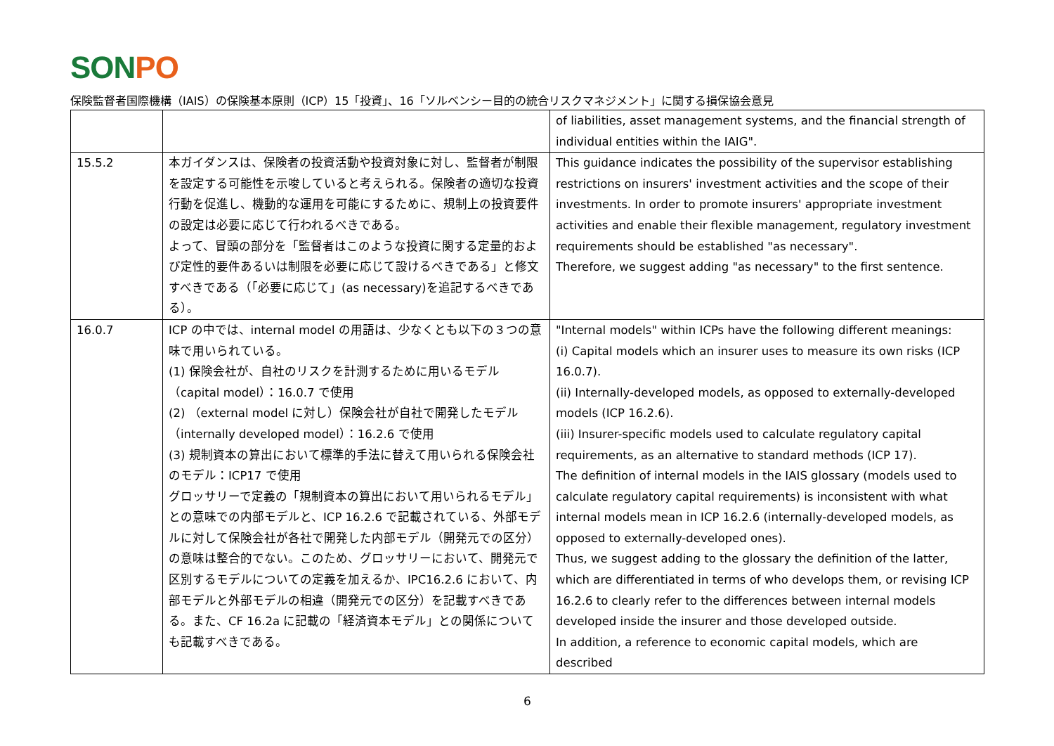SONPO
保険監督者国際機構（IAIS）の保険基本原則（ICP）15「投資」、16「ソルベンシー目的の統合リスクマネジメント」に関する損保協会意見
| | | of liabilities, asset management systems, and the financial strength of individual entities within the IAIG". |
| 15.5.2 | 本ガイダンスは、保険者の投資活動や投資対象に対し、監督者が制限を設定する可能性を示唆していると考えられる。保険者の適切な投資行動を促進し、機動的な運用を可能にするために、規制上の投資要件の設定は必要に応じて行われるべきである。 よって、冒頭の部分を「監督者はこのような投資に関する定量的および定性的要件あるいは制限を必要に応じて設けるべきである」と修文すべきである（「必要に応じて」(as necessary)を追記するべきである）。 | This guidance indicates the possibility of the supervisor establishing restrictions on insurers' investment activities and the scope of their investments. In order to promote insurers' appropriate investment activities and enable their flexible management, regulatory investment requirements should be established "as necessary". Therefore, we suggest adding "as necessary" to the first sentence. |
| 16.0.7 | ICP の中では、internal model の用語は、少なくとも以下の３つの意味で用いられている。 (1) 保険会社が、自社のリスクを計測するために用いるモデル（capital model）：16.0.7 で使用 (2) （external model に対し）保険会社が自社で開発したモデル（internally developed model）：16.2.6 で使用 (3) 規制資本の算出において標準的手法に替えて用いられる保険会社のモデル：ICP17 で使用 グロッサリーで定義の「規制資本の算出において用いられるモデル」との意味での内部モデルと、ICP 16.2.6 で記載されている、外部モデルに対して保険会社が各社で開発した内部モデル（開発元での区分）の意味は整合的でない。このため、グロッサリーにおいて、開発元で区別するモデルについての定義を加えるか、IPC16.2.6 において、内部モデルと外部モデルの相違（開発元での区分）を記載すべきである。また、CF 16.2a に記載の「経済資本モデル」との関係についても記載すべきである。 | "Internal models" within ICPs have the following different meanings: (i) Capital models which an insurer uses to measure its own risks (ICP 16.0.7). (ii) Internally-developed models, as opposed to externally-developed models (ICP 16.2.6). (iii) Insurer-specific models used to calculate regulatory capital requirements, as an alternative to standard methods (ICP 17). The definition of internal models in the IAIS glossary (models used to calculate regulatory capital requirements) is inconsistent with what internal models mean in ICP 16.2.6 (internally-developed models, as opposed to externally-developed ones). Thus, we suggest adding to the glossary the definition of the latter, which are differentiated in terms of who develops them, or revising ICP 16.2.6 to clearly refer to the differences between internal models developed inside the insurer and those developed outside. In addition, a reference to economic capital models, which are described |
6